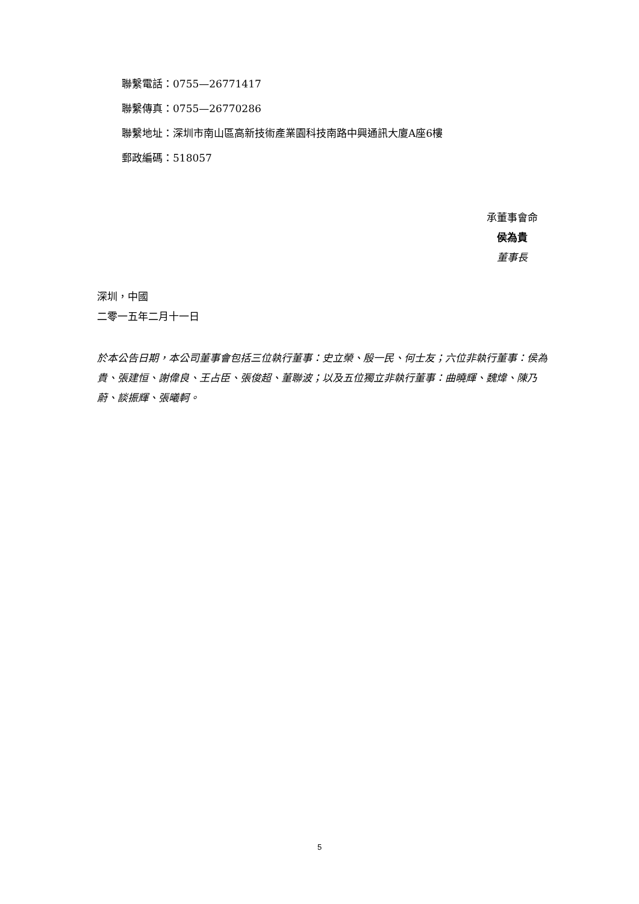聯繫電話：0755—26771417
聯繫傳真：0755—26770286
聯繫地址：深圳市南山區高新技術產業園科技南路中興通訊大廈A座6樓
郵政編碼：518057
承董事會命
侯為貴
董事長
深圳，中國
二零一五年二月十一日
於本公告日期，本公司董事會包括三位執行董事：史立榮、殷一民、何士友；六位非執行董事：侯為貴、張建恒、謝偉良、王占臣、張俊超、董聯波；以及五位獨立非執行董事：曲曉輝、魏煒、陳乃蔚、談振輝、張曦軻。
5